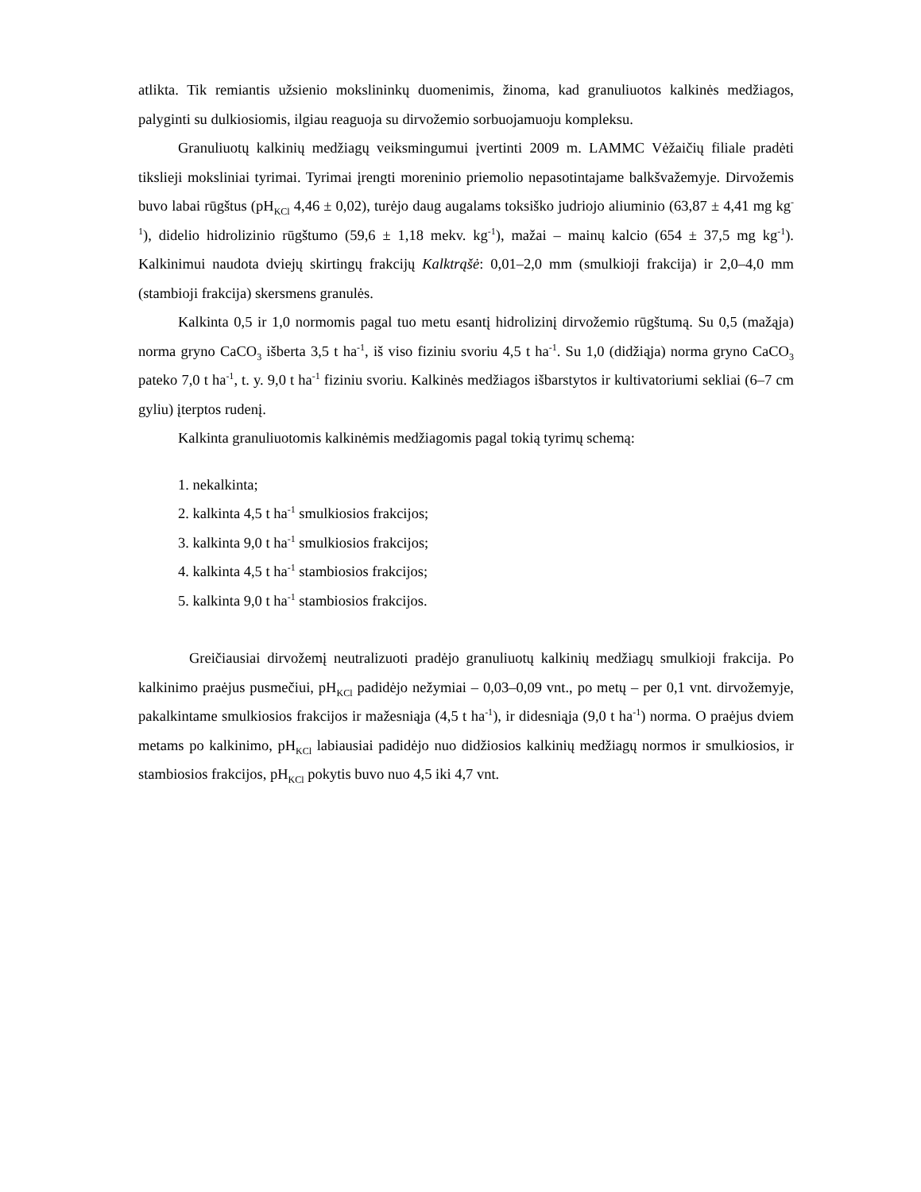atlikta. Tik remiantis užsienio mokslininkų duomenimis, žinoma, kad granuliuotos kalkinės medžiagos, palyginti su dulkiosiomis, ilgiau reaguoja su dirvožemio sorbuojamuoju kompleksu.
Granuliuotų kalkinių medžiagų veiksmingumui įvertinti 2009 m. LAMMC Vėžaičių filiale pradėti tikslieji moksliniai tyrimai. Tyrimai įrengti moreninio priemolio nepasotintajame balkšvažemyje. Dirvožemis buvo labai rūgštus (pH<sub>KCl</sub> 4,46 ± 0,02), turėjo daug augalams toksiško judriojo aliuminio (63,87 ± 4,41 mg kg<sup>-1</sup>), didelio hidrolizinio rūgštumo (59,6 ± 1,18 mekv. kg<sup>-1</sup>), mažai – mainų kalcio (654 ± 37,5 mg kg<sup>-1</sup>). Kalkinimui naudota dviejų skirtingų frakcijų Kalktrąšė: 0,01–2,0 mm (smulkioji frakcija) ir 2,0–4,0 mm (stambioji frakcija) skersmens granulės.
Kalkinta 0,5 ir 1,0 normomis pagal tuo metu esantį hidrolizinį dirvožemio rūgštumą. Su 0,5 (mažąja) norma gryno CaCO<sub>3</sub> išberta 3,5 t ha<sup>-1</sup>, iš viso fiziniu svoriu 4,5 t ha<sup>-1</sup>. Su 1,0 (didžiąja) norma gryno CaCO<sub>3</sub> pateko 7,0 t ha<sup>-1</sup>, t. y. 9,0 t ha<sup>-1</sup> fiziniu svoriu. Kalkinės medžiagos išbarstytos ir kultivatoriumi sekliai (6–7 cm gyliu) įterptos rudenį.
Kalkinta granuliuotomis kalkinėmis medžiagomis pagal tokią tyrimų schemą:
1. nekalkinta;
2. kalkinta 4,5 t ha<sup>-1</sup> smulkiosios frakcijos;
3. kalkinta 9,0 t ha<sup>-1</sup> smulkiosios frakcijos;
4. kalkinta 4,5 t ha<sup>-1</sup> stambiosios frakcijos;
5. kalkinta 9,0 t ha<sup>-1</sup> stambiosios frakcijos.
Greičiausiai dirvožemį neutralizuoti pradėjo granuliuotų kalkinių medžiagų smulkioji frakcija. Po kalkinimo praėjus pusmečiui, pH<sub>KCl</sub> padidėjo nežymiai – 0,03–0,09 vnt., po metų – per 0,1 vnt. dirvožemyje, pakalkintame smulkiosios frakcijos ir mažesniąja (4,5 t ha<sup>-1</sup>), ir didesniąja (9,0 t ha<sup>-1</sup>) norma. O praėjus dviem metams po kalkinimo, pH<sub>KCl</sub> labiausiai padidėjo nuo didžiosios kalkinių medžiagų normos ir smulkiosios, ir stambiosios frakcijos, pH<sub>KCl</sub> pokytis buvo nuo 4,5 iki 4,7 vnt.